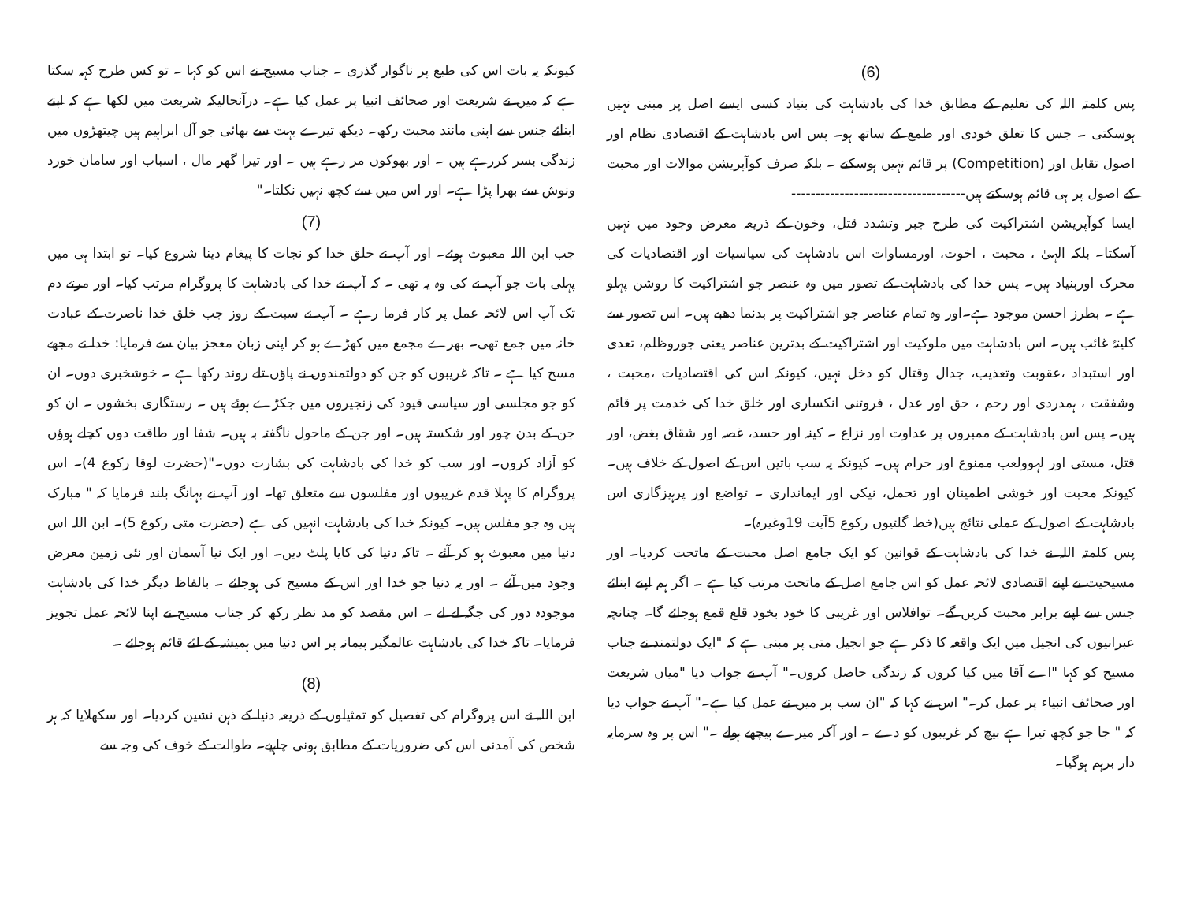(6)
پس کلمتہ اللہ کی تعلیم کے مطابق خدا کی بادشاہت کی بنیاد کسی ایسے اصل پر مبنی نہیں ہوسکتی ۔ جس کا تعلق خودی اور طمع کے ساتھ ہو۔ پس اس بادشاہت کے اقتصادی نظام اور اصول تقابل اور (Competition) پر قائم نہیں ہوسکتے ۔ بلکہ صرف کوآپریشن موالات اور محبت کے اصول پر ہی قائم ہوسکتے ہیں------------------------------------
ایسا کوآپریشن اشتراکیت کی طرح جبر وتشدد قتل، وخون کے ذریعہ معرض وجود میں نہیں آسکتا۔ بلکہ الہیٰ ، محبت ، اخوت، اورمساوات اس بادشاہت کی سیاسیات اور اقتصادیات کی محرک اوربنیاد ہیں۔ پس خدا کی بادشاہت کے تصور میں وہ عنصر جو اشتراکیت کا روشن پہلو ہے ۔ بطرز احسن موجود ہے۔اور وہ تمام عناصر جو اشتراکیت پر بدنما دھبے ہیں۔ اس تصور سے کلیتہً غائب ہیں۔ اس بادشاہت میں ملوکیت اور اشتراکیت کے بدترین عناصر یعنی جوروظلم، تعدی اور استبداد ،عقوبت وتعذیب، جدال وقتال کو دخل نہیں، کیونکہ اس کی اقتصادیات ،محبت ، وشفقت ، ہمدردی اور رحم ، حق اور عدل ، فروتنی انکساری اور خلق خدا کی خدمت پر قائم ہیں۔ پس اس بادشاہت کے ممبروں پر عداوت اور نزاع ۔ کینہ اور حسد، غصہ اور شقاق بغض، اور قتل، مستی اور لہوولعب ممنوع اور حرام ہیں۔ کیونکہ یہ سب باتیں اس کے اصول کے خلاف ہیں۔ کیونکہ محبت اور خوشی اطمینان اور تحمل، نیکی اور ایمانداری ۔ تواضع اور پرہیزگاری اس بادشاہت کے اصول کے عملی نتائج ہیں(خط گلتیوں رکوع 5آیت 19وغیرہ)۔
پس کلمتہ اللہ نے خدا کی بادشاہت کے قوانین کو ایک جامع اصل محبت کے ماتحت کردیا۔ اور مسیحیت نے اپنے اقتصادی لائحہ عمل کو اس جامع اصل کے ماتحت مرتب کیا ہے ۔ اگر ہم اپنے ابنائے جنس سے اپنے برابر محبت کریں گے۔ توافلاس اور غریبی کا خود بخود قلع قمع ہوجائے گا۔ چنانچہ عبرانیوں کی انجیل میں ایک واقعہ کا ذکر ہے جو انجیل متی پر مبنی ہے کہ "ایک دولتمند نے جناب مسیح کو کہا "اے آقا میں کیا کروں کہ زندگی حاصل کروں۔" آپ نے جواب دیا "میاں شریعت اور صحائف انبیاء پر عمل کر۔" اس نے کہا کہ "ان سب پر میں نے عمل کیا ہے۔" آپ نے جواب دیا کہ " جا جو کچھ تیرا ہے بیچ کر غریبوں کو دے ۔ اور آکر میرے پیچھے ہولے ۔" اس پر وہ سرمایہ دار برہم ہوگیا۔
کیونکہ یہ بات اس کی طبع پر ناگوار گذری ۔ جناب مسیح نے اس کو کہا ۔ تو کس طرح کہہ سکتا ہے کہ میں نے شریعت اور صحائف انبیا پر عمل کیا ہے۔ درآنحالیکہ شریعت میں لکھا ہے کہ اپنے ابنائے جنس سے اپنی مانند محبت رکھ۔ دیکھ تیرے بہت سے بھائی جو آل ابراہیم ہیں چیتھڑوں میں زندگی بسر کررہے ہیں ۔ اور بھوکوں مر رہے ہیں ۔ اور تیرا گھر مال ، اسباب اور سامان خورد ونوش سے بھرا پڑا ہے۔ اور اس میں سے کچھ نہیں نکلتا۔"
(7)
جب ابن اللہ معبوث ہوئے۔ اور آپ نے خلق خدا کو نجات کا پیغام دینا شروع کیا۔ تو ابتدا ہی میں پہلی بات جو آپ نے کی وہ یہ تھی ۔ کہ آپ نے خدا کی بادشاہت کا پروگرام مرتب کیا۔ اور مرتے دم تک آپ اس لائحہ عمل پر کار فرما رہے ۔ آپ نے سبت کے روز جب خلق خدا ناصرت کے عبادت خانہ میں جمع تھی۔ بھرے مجمع میں کھڑے ہو کر اپنی زبان معجز بیان سے فرمایا: خدا نے مجھے مسح کیا ہے ۔ تاکہ غریبوں کو جن کو دولتمندوں نے پاؤں تلے روند رکھا ہے ۔ خوشخبری دوں۔ ان کو جو مجلسی اور سیاسی قیود کی زنجیروں میں جکڑے ہوئے ہیں ۔ رستگاری بخشوں ۔ ان کو جن کے بدن چور اور شکستہ ہیں۔ اور جن کے ماحول ناگفتہ بہ ہیں۔ شفا اور طاقت دوں کچلے ہوؤں کو آزاد کروں۔ اور سب کو خدا کی بادشاہت کی بشارت دوں۔"(حضرت لوقا رکوع 4)۔ اس پروگرام کا پہلا قدم غریبوں اور مفلسوں سے متعلق تھا۔ اور آپ نے بہانگ بلند فرمایا کہ " مبارک ہیں وہ جو مفلس ہیں۔ کیونکہ خدا کی بادشاہت انہیں کی ہے (حضرت متی رکوع 5)۔ ابن اللہ اس دنیا میں معبوث ہو کر آئے ۔ تاکہ دنیا کی کایا پلٹ دیں۔ اور ایک نیا آسمان اور نئی زمین معرض وجود میں آئے ۔ اور یہ دنیا جو خدا اور اس کے مسیح کی ہوجائے ۔ بالفاظ دیگر خدا کی بادشاہت موجودہ دور کی جگہ لے لے ۔ اس مقصد کو مد نظر رکھ کر جناب مسیح نے اپنا لائحہ عمل تجویز فرمایا۔ تاکہ خدا کی بادشاہت عالمگیر پیمانہ پر اس دنیا میں ہمیشہ کے لئے قائم ہوجائے ۔
(8)
ابن اللہ نے اس پروگرام کی تفصیل کو تمثیلوں کے ذریعہ دنیا کے ذہن نشین کردیا۔ اور سکھلایا کہ ہر شخص کی آمدنی اس کی ضروریات کے مطابق ہونی چاہیے۔ طوالت کے خوف کی وجہ سے